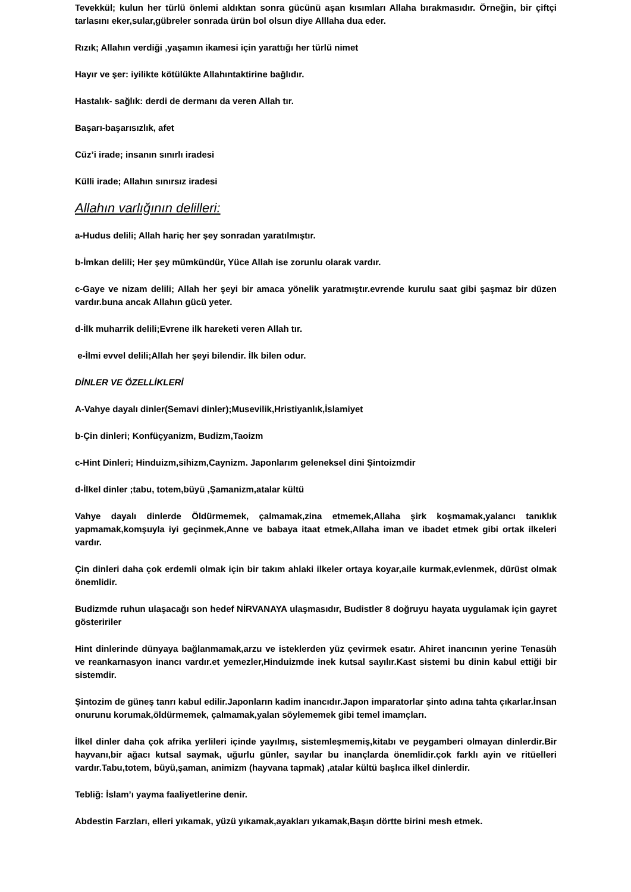Tevekkül; kulun her türlü önlemi aldıktan sonra gücünü aşan kısımları Allaha bırakmasıdır. Örneğin, bir çiftçi tarlasını eker,sular,gübreler sonrada ürün bol olsun diye Alllaha dua eder.
Rızık; Allahın verdiği ,yaşamın ikamesi için yarattığı her türlü nimet
Hayır ve şer: iyilikte kötülükte Allahıntaktirine bağlıdır.
Hastalık- sağlık: derdi de dermanı da veren Allah tır.
Başarı-başarısızlık, afet
Cüz’i irade; insanın sınırlı iradesi
Külli irade; Allahın sınırsız iradesi
Allahın varlığının delilleri:
a-Hudus delili; Allah hariç her şey sonradan yaratılmıştır.
b-İmkan delili; Her şey mümkündür, Yüce Allah ise zorunlu olarak vardır.
c-Gaye ve nizam delili; Allah her şeyi bir amaca yönelik yaratmıştır.evrende kurulu saat gibi şaşmaz bir düzen vardır.buna ancak Allahın gücü yeter.
d-İlk muharrik delili;Evrene ilk hareketi veren Allah tır.
e-İlmi evvel delili;Allah her şeyi bilendir. İlk bilen odur.
DİNLER VE ÖZELLİKLERİ
A-Vahye dayalı dinler(Semavi dinler);Musevilik,Hristiyanlık,İslamiyet
b-Çin dinleri; Konfüçyanizm, Budizm,Taoizm
c-Hint Dinleri; Hinduizm,sihizm,Caynizm. Japonlarım geleneksel dini Şintoizmdir
d-İlkel dinler ;tabu, totem,büyü ,Şamanizm,atalar kültü
Vahye dayalı dinlerde Öldürmemek, çalmamak,zina etmemek,Allaha şirk koşmamak,yalancı tanıklık yapmamak,komşuyla iyi geçinmek,Anne ve babaya itaat etmek,Allaha iman ve ibadet etmek gibi ortak ilkeleri vardır.
Çin dinleri daha çok erdemli olmak için bir takım ahlaki ilkeler ortaya koyar,aile kurmak,evlenmek, dürüst olmak önemlidir.
Budizmde ruhun ulaşacağı son hedef NİRVANAYA ulaşmasıdır, Budistler 8 doğruyu hayata uygulamak için gayret gösteririler
Hint dinlerinde dünyaya bağlanmamak,arzu ve isteklerden yüz çevirmek esatır. Ahiret inancının yerine Tenasüh ve reankarnasyon inancı vardır.et yemezler,Hinduizmde inek kutsal sayılır.Kast sistemi bu dinin kabul ettiği bir sistemdir.
Şintozim de güneş tanrı kabul edilir.Japonların kadim inancıdır.Japon imparatorlar şinto adına tahta çıkarlar.İnsan onurunu korumak,öldürmemek, çalmamak,yalan söylememek gibi temel imamçları.
İlkel dinler daha çok afrika yerlileri içinde yayılmış, sistemleşmemiş,kitabı ve peygamberi olmayan dinlerdir.Bir hayvanı,bir ağacı kutsal saymak, uğurlu günler, sayılar bu inançlarda önemlidir.çok farklı ayin ve ritüelleri vardır.Tabu,totem, büyü,şaman, animizm (hayvana tapmak) ,atalar kültü başlıca ilkel dinlerdir.
Tebliğ: İslam’ı yayma faaliyetlerine denir.
Abdestin Farzları, elleri yıkamak, yüzü yıkamak,ayakları yıkamak,Başın dörtte birini mesh etmek.